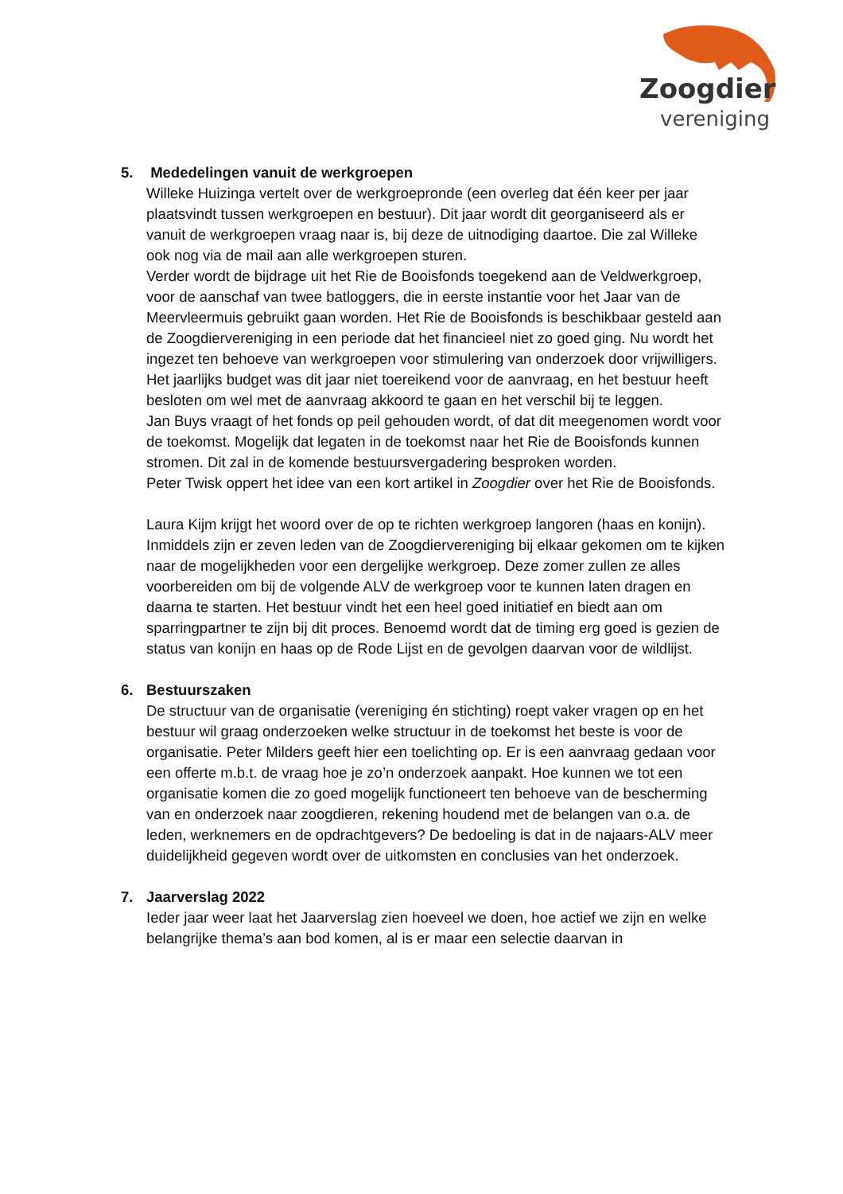Zoogdier
vereniging
5. Mededelingen vanuit de werkgroepen
Willeke Huizinga vertelt over de werkgroepronde (een overleg dat één keer per jaar plaatsvindt tussen werkgroepen en bestuur). Dit jaar wordt dit georganiseerd als er vanuit de werkgroepen vraag naar is, bij deze de uitnodiging daartoe. Die zal Willeke ook nog via de mail aan alle werkgroepen sturen.
Verder wordt de bijdrage uit het Rie de Booisfonds toegekend aan de Veldwerkgroep, voor de aanschaf van twee batloggers, die in eerste instantie voor het Jaar van de Meervleermuis gebruikt gaan worden. Het Rie de Booisfonds is beschikbaar gesteld aan de Zoogdiervereniging in een periode dat het financieel niet zo goed ging. Nu wordt het ingezet ten behoeve van werkgroepen voor stimulering van onderzoek door vrijwilligers.
Het jaarlijks budget was dit jaar niet toereikend voor de aanvraag, en het bestuur heeft besloten om wel met de aanvraag akkoord te gaan en het verschil bij te leggen.
Jan Buys vraagt of het fonds op peil gehouden wordt, of dat dit meegenomen wordt voor de toekomst. Mogelijk dat legaten in de toekomst naar het Rie de Booisfonds kunnen stromen. Dit zal in de komende bestuursvergadering besproken worden.
Peter Twisk oppert het idee van een kort artikel in Zoogdier over het Rie de Booisfonds.
Laura Kijm krijgt het woord over de op te richten werkgroep langoren (haas en konijn). Inmiddels zijn er zeven leden van de Zoogdiervereniging bij elkaar gekomen om te kijken naar de mogelijkheden voor een dergelijke werkgroep. Deze zomer zullen ze alles voorbereiden om bij de volgende ALV de werkgroep voor te kunnen laten dragen en daarna te starten. Het bestuur vindt het een heel goed initiatief en biedt aan om sparringpartner te zijn bij dit proces. Benoemd wordt dat de timing erg goed is gezien de status van konijn en haas op de Rode Lijst en de gevolgen daarvan voor de wildlijst.
6. Bestuurszaken
De structuur van de organisatie (vereniging én stichting) roept vaker vragen op en het bestuur wil graag onderzoeken welke structuur in de toekomst het beste is voor de organisatie. Peter Milders geeft hier een toelichting op. Er is een aanvraag gedaan voor een offerte m.b.t. de vraag hoe je zo’n onderzoek aanpakt. Hoe kunnen we tot een organisatie komen die zo goed mogelijk functioneert ten behoeve van de bescherming van en onderzoek naar zoogdieren, rekening houdend met de belangen van o.a. de leden, werknemers en de opdrachtgevers? De bedoeling is dat in de najaars-ALV meer duidelijkheid gegeven wordt over de uitkomsten en conclusies van het onderzoek.
7. Jaarverslag 2022
Ieder jaar weer laat het Jaarverslag zien hoeveel we doen, hoe actief we zijn en welke belangrijke thema’s aan bod komen, al is er maar een selectie daarvan in